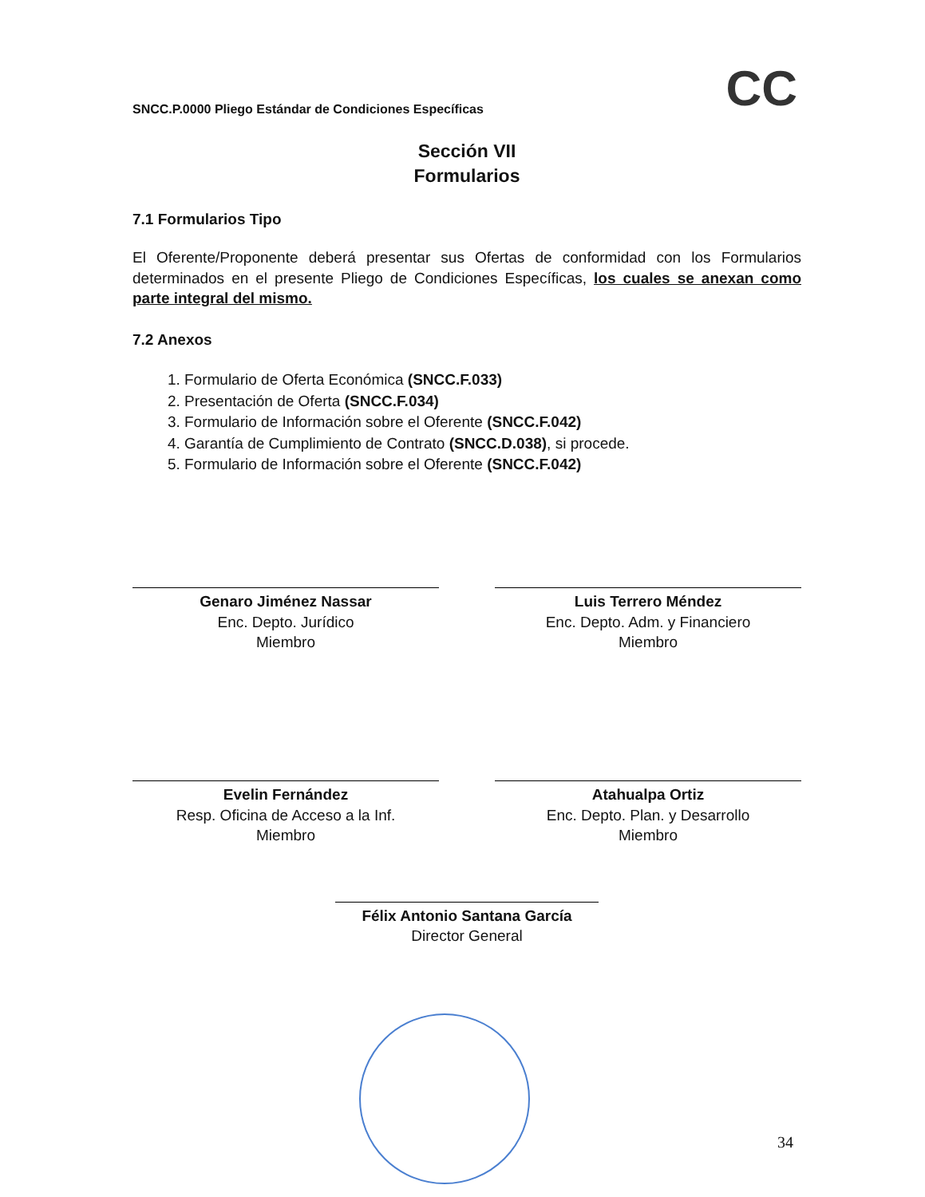CC
SNCC.P.0000 Pliego Estándar de Condiciones Específicas
Sección VII
Formularios
7.1 Formularios Tipo
El Oferente/Proponente deberá presentar sus Ofertas de conformidad con los Formularios determinados en el presente Pliego de Condiciones Específicas, los cuales se anexan como parte integral del mismo.
7.2 Anexos
1. Formulario de Oferta Económica (SNCC.F.033)
2. Presentación de Oferta (SNCC.F.034)
3. Formulario de Información sobre el Oferente (SNCC.F.042)
4. Garantía de Cumplimiento de Contrato (SNCC.D.038), si procede.
5. Formulario de Información sobre el Oferente (SNCC.F.042)
Genaro Jiménez Nassar
Enc. Depto. Jurídico
Miembro
Luis Terrero Méndez
Enc. Depto. Adm. y Financiero
Miembro
Evelin Fernández
Resp. Oficina de Acceso a la Inf.
Miembro
Atahualpa Ortiz
Enc. Depto. Plan. y Desarrollo
Miembro
Félix Antonio Santana García
Director General
34